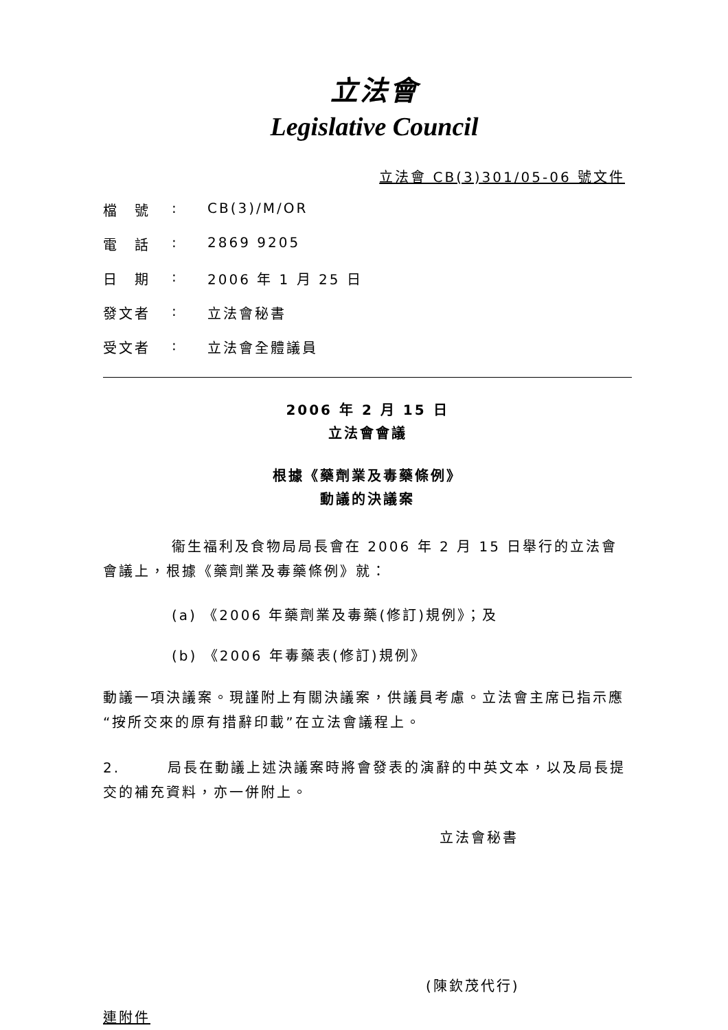立法會
Legislative Council
立法會 CB(3)301/05-06 號文件
檔　號: CB(3)/M/OR
電　話: 2869 9205
日　期: 2006 年 1 月 25 日
發文者: 立法會秘書
受文者: 立法會全體議員
2006 年 2 月 15 日
立法會會議
根據《藥劑業及毒藥條例》
動議的決議案
衞生福利及食物局局長會在 2006 年 2 月 15 日舉行的立法會會議上，根據《藥劑業及毒藥條例》就：
(a) 《2006 年藥劑業及毒藥(修訂)規例》；及
(b) 《2006 年毒藥表(修訂)規例》
動議一項決議案。現謹附上有關決議案，供議員考慮。立法會主席已指示應“按所交來的原有措辭印載”在立法會議程上。
2.　　　局長在動議上述決議案時將會發表的演辭的中英文本，以及局長提交的補充資料，亦一併附上。
立法會秘書
(陳欽茂代行)
連附件